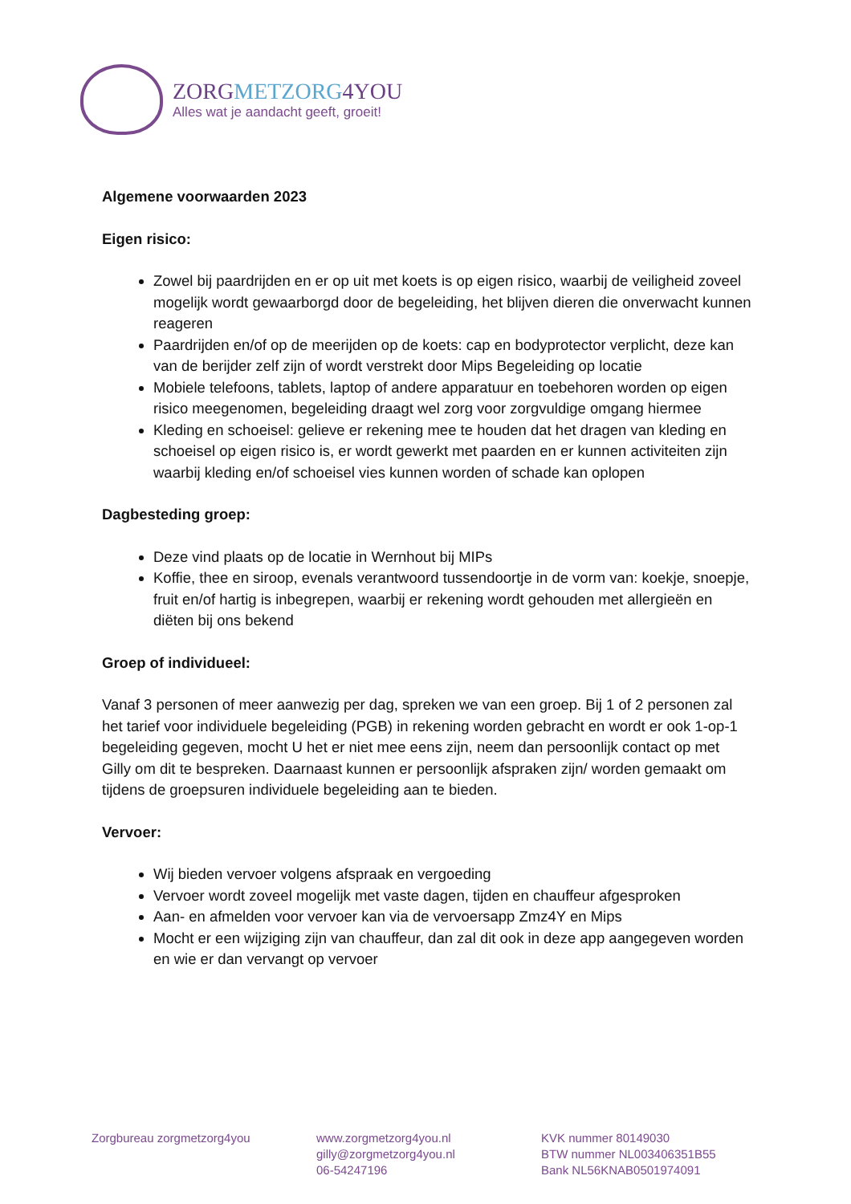ZORGMETZORG4YOU
Alles wat je aandacht geeft, groeit!
Algemene voorwaarden 2023
Eigen risico:
Zowel bij paardrijden en er op uit met koets is op eigen risico, waarbij de veiligheid zoveel mogelijk wordt gewaarborgd door de begeleiding, het blijven dieren die onverwacht kunnen reageren
Paardrijden en/of op de meerijden op de koets: cap en bodyprotector verplicht, deze kan van de berijder zelf zijn of wordt verstrekt door Mips Begeleiding op locatie
Mobiele telefoons, tablets, laptop of andere apparatuur en toebehoren worden op eigen risico meegenomen, begeleiding draagt wel zorg voor zorgvuldige omgang hiermee
Kleding en schoeisel: gelieve er rekening mee te houden dat het dragen van kleding en schoeisel op eigen risico is, er wordt gewerkt met paarden en er kunnen activiteiten zijn waarbij kleding en/of schoeisel vies kunnen worden of schade kan oplopen
Dagbesteding groep:
Deze vind plaats op de locatie in Wernhout bij MIPs
Koffie, thee en siroop, evenals verantwoord tussendoortje in de vorm van: koekje, snoepje, fruit en/of hartig is inbegrepen, waarbij er rekening wordt gehouden met allergieën en diëten bij ons bekend
Groep of individueel:
Vanaf 3 personen of meer aanwezig per dag, spreken we van een groep. Bij 1 of 2 personen zal het tarief voor individuele begeleiding (PGB) in rekening worden gebracht en wordt er ook 1-op-1 begeleiding gegeven, mocht U het er niet mee eens zijn, neem dan persoonlijk contact op met Gilly om dit te bespreken. Daarnaast kunnen er persoonlijk afspraken zijn/ worden gemaakt om tijdens de groepsuren individuele begeleiding aan te bieden.
Vervoer:
Wij bieden vervoer volgens afspraak en vergoeding
Vervoer wordt zoveel mogelijk met vaste dagen, tijden en chauffeur afgesproken
Aan- en afmelden voor vervoer kan via de vervoersapp Zmz4Y en Mips
Mocht er een wijziging zijn van chauffeur, dan zal dit ook in deze app aangegeven worden en wie er dan vervangt op vervoer
Zorgbureau zorgmetzorg4you www.zorgmetzorg4you.nl
gilly@zorgmetzorg4you.nl
06-54247196
KVK nummer 80149030
BTW nummer NL003406351B55
Bank NL56KNAB0501974091